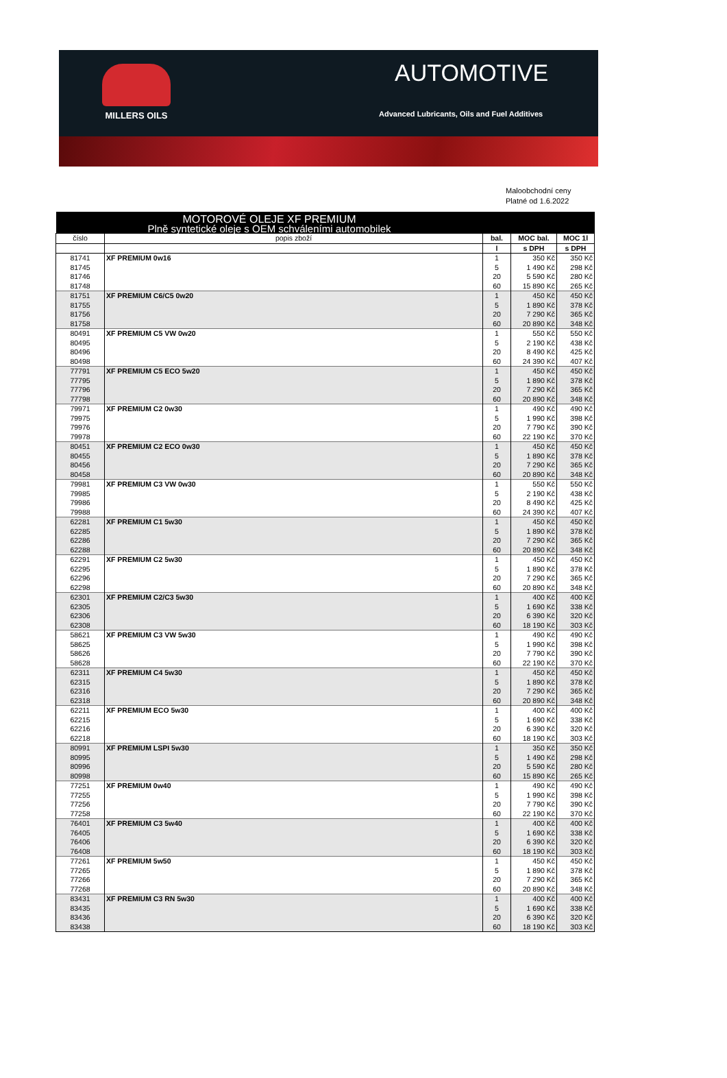MILLERS OILS
AUTOMOTIVE
Advanced Lubricants, Oils and Fuel Additives
Maloobchodní ceny
Platné od 1.6.2022
| MOTOROVÉ OLEJE XF PREMIUM | | | | |
| --- | --- | --- | --- | --- |
| Plně syntetické oleje s OEM schváleními automobilek | | | | |
| číslo | popis zboží | bal. | MOC bal. | MOC 1l |
| | | l | s DPH | s DPH |
| 81741 | XF PREMIUM 0w16 | 1 | 350 Kč | 350 Kč |
| 81745 | | 5 | 1 490 Kč | 298 Kč |
| 81746 | | 20 | 5 590 Kč | 280 Kč |
| 81748 | | 60 | 15 890 Kč | 265 Kč |
| 81751 | XF PREMIUM C6/C5 0w20 | 1 | 450 Kč | 450 Kč |
| 81755 | | 5 | 1 890 Kč | 378 Kč |
| 81756 | | 20 | 7 290 Kč | 365 Kč |
| 81758 | | 60 | 20 890 Kč | 348 Kč |
| 80491 | XF PREMIUM C5 VW 0w20 | 1 | 550 Kč | 550 Kč |
| 80495 | | 5 | 2 190 Kč | 438 Kč |
| 80496 | | 20 | 8 490 Kč | 425 Kč |
| 80498 | | 60 | 24 390 Kč | 407 Kč |
| 77791 | XF PREMIUM C5 ECO 5w20 | 1 | 450 Kč | 450 Kč |
| 77795 | | 5 | 1 890 Kč | 378 Kč |
| 77796 | | 20 | 7 290 Kč | 365 Kč |
| 77798 | | 60 | 20 890 Kč | 348 Kč |
| 79971 | XF PREMIUM C2 0w30 | 1 | 490 Kč | 490 Kč |
| 79975 | | 5 | 1 990 Kč | 398 Kč |
| 79976 | | 20 | 7 790 Kč | 390 Kč |
| 79978 | | 60 | 22 190 Kč | 370 Kč |
| 80451 | XF PREMIUM C2 ECO 0w30 | 1 | 450 Kč | 450 Kč |
| 80455 | | 5 | 1 890 Kč | 378 Kč |
| 80456 | | 20 | 7 290 Kč | 365 Kč |
| 80458 | | 60 | 20 890 Kč | 348 Kč |
| 79981 | XF PREMIUM C3 VW 0w30 | 1 | 550 Kč | 550 Kč |
| 79985 | | 5 | 2 190 Kč | 438 Kč |
| 79986 | | 20 | 8 490 Kč | 425 Kč |
| 79988 | | 60 | 24 390 Kč | 407 Kč |
| 62281 | XF PREMIUM C1 5w30 | 1 | 450 Kč | 450 Kč |
| 62285 | | 5 | 1 890 Kč | 378 Kč |
| 62286 | | 20 | 7 290 Kč | 365 Kč |
| 62288 | | 60 | 20 890 Kč | 348 Kč |
| 62291 | XF PREMIUM C2 5w30 | 1 | 450 Kč | 450 Kč |
| 62295 | | 5 | 1 890 Kč | 378 Kč |
| 62296 | | 20 | 7 290 Kč | 365 Kč |
| 62298 | | 60 | 20 890 Kč | 348 Kč |
| 62301 | XF PREMIUM C2/C3 5w30 | 1 | 400 Kč | 400 Kč |
| 62305 | | 5 | 1 690 Kč | 338 Kč |
| 62306 | | 20 | 6 390 Kč | 320 Kč |
| 62308 | | 60 | 18 190 Kč | 303 Kč |
| 58621 | XF PREMIUM C3 VW 5w30 | 1 | 490 Kč | 490 Kč |
| 58625 | | 5 | 1 990 Kč | 398 Kč |
| 58626 | | 20 | 7 790 Kč | 390 Kč |
| 58628 | | 60 | 22 190 Kč | 370 Kč |
| 62311 | XF PREMIUM C4 5w30 | 1 | 450 Kč | 450 Kč |
| 62315 | | 5 | 1 890 Kč | 378 Kč |
| 62316 | | 20 | 7 290 Kč | 365 Kč |
| 62318 | | 60 | 20 890 Kč | 348 Kč |
| 62211 | XF PREMIUM ECO 5w30 | 1 | 400 Kč | 400 Kč |
| 62215 | | 5 | 1 690 Kč | 338 Kč |
| 62216 | | 20 | 6 390 Kč | 320 Kč |
| 62218 | | 60 | 18 190 Kč | 303 Kč |
| 80991 | XF PREMIUM LSPI 5w30 | 1 | 350 Kč | 350 Kč |
| 80995 | | 5 | 1 490 Kč | 298 Kč |
| 80996 | | 20 | 5 590 Kč | 280 Kč |
| 80998 | | 60 | 15 890 Kč | 265 Kč |
| 77251 | XF PREMIUM 0w40 | 1 | 490 Kč | 490 Kč |
| 77255 | | 5 | 1 990 Kč | 398 Kč |
| 77256 | | 20 | 7 790 Kč | 390 Kč |
| 77258 | | 60 | 22 190 Kč | 370 Kč |
| 76401 | XF PREMIUM C3 5w40 | 1 | 400 Kč | 400 Kč |
| 76405 | | 5 | 1 690 Kč | 338 Kč |
| 76406 | | 20 | 6 390 Kč | 320 Kč |
| 76408 | | 60 | 18 190 Kč | 303 Kč |
| 77261 | XF PREMIUM 5w50 | 1 | 450 Kč | 450 Kč |
| 77265 | | 5 | 1 890 Kč | 378 Kč |
| 77266 | | 20 | 7 290 Kč | 365 Kč |
| 77268 | | 60 | 20 890 Kč | 348 Kč |
| 83431 | XF PREMIUM C3 RN 5w30 | 1 | 400 Kč | 400 Kč |
| 83435 | | 5 | 1 690 Kč | 338 Kč |
| 83436 | | 20 | 6 390 Kč | 320 Kč |
| 83438 | | 60 | 18 190 Kč | 303 Kč |